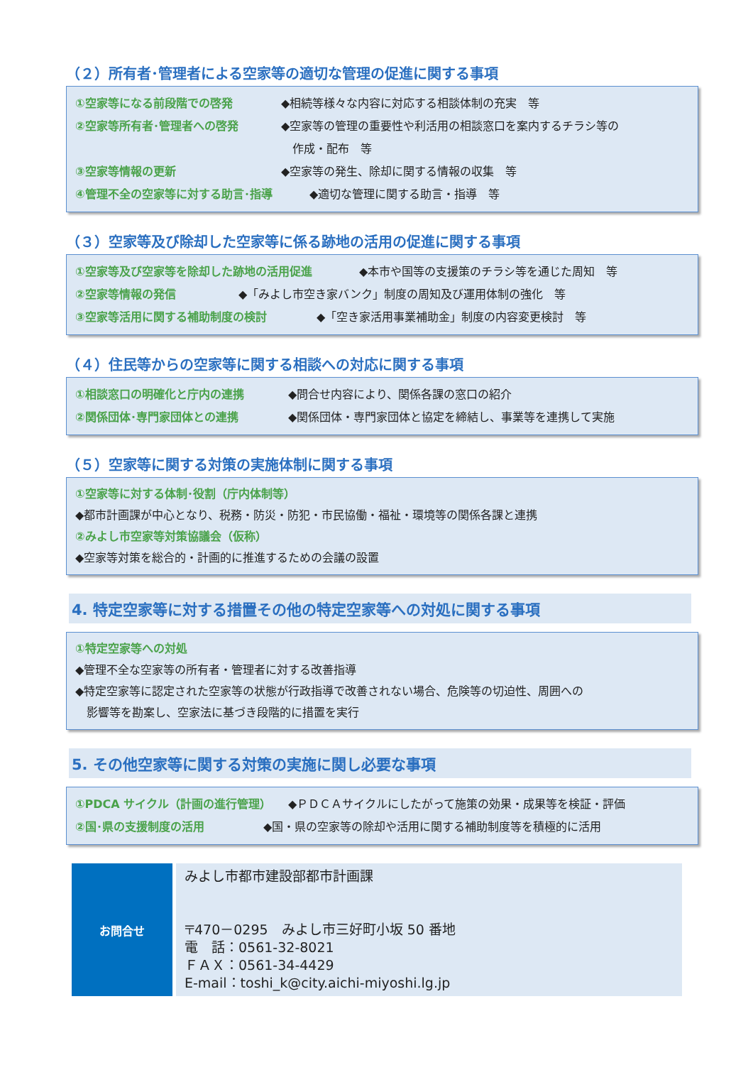（２）所有者･管理者による空家等の適切な管理の促進に関する事項
①空家等になる前段階での啓発 ◆相続等様々な内容に対応する相談体制の充実　等
②空家等所有者･管理者への啓発 ◆空家等の管理の重要性や利活用の相談窓口を案内するチラシ等の
　作成・配布　等
③空家等情報の更新 ◆空家等の発生、除却に関する情報の収集　等
④管理不全の空家等に対する助言･指導 ◆適切な管理に関する助言・指導　等
（３）空家等及び除却した空家等に係る跡地の活用の促進に関する事項
①空家等及び空家等を除却した跡地の活用促進 ◆本市や国等の支援策のチラシ等を通じた周知　等
②空家等情報の発信 ◆「みよし市空き家バンク」制度の周知及び運用体制の強化　等
③空家等活用に関する補助制度の検討 ◆「空き家活用事業補助金」制度の内容変更検討　等
（４）住民等からの空家等に関する相談への対応に関する事項
①相談窓口の明確化と庁内の連携 ◆問合せ内容により、関係各課の窓口の紹介
②関係団体･専門家団体との連携 ◆関係団体・専門家団体と協定を締結し、事業等を連携して実施
（５）空家等に関する対策の実施体制に関する事項
①空家等に対する体制･役割（庁内体制等）
◆都市計画課が中心となり、税務・防災・防犯・市民協働・福祉・環境等の関係各課と連携
②みよし市空家等対策協議会（仮称）
◆空家等対策を総合的・計画的に推進するための会議の設置
4. 特定空家等に対する措置その他の特定空家等への対処に関する事項
①特定空家等への対処
◆管理不全な空家等の所有者・管理者に対する改善指導
◆特定空家等に認定された空家等の状態が行政指導で改善されない場合、危険等の切迫性、周囲への
　影響等を勘案し、空家法に基づき段階的に措置を実行
5. その他空家等に関する対策の実施に関し必要な事項
①PDCA サイクル（計画の進行管理） ◆ＰＤＣＡサイクルにしたがって施策の効果・成果等を検証・評価
②国･県の支援制度の活用 ◆国・県の空家等の除却や活用に関する補助制度等を積極的に活用
| お問合せ | みよし市都市建設部都市計画課 〒470－0295 みよし市三好町小坂 50 番地 電 話：0561-32-8021 ＦＡＸ：0561-34-4429 E-mail：toshi_k@city.aichi-miyoshi.lg.jp |